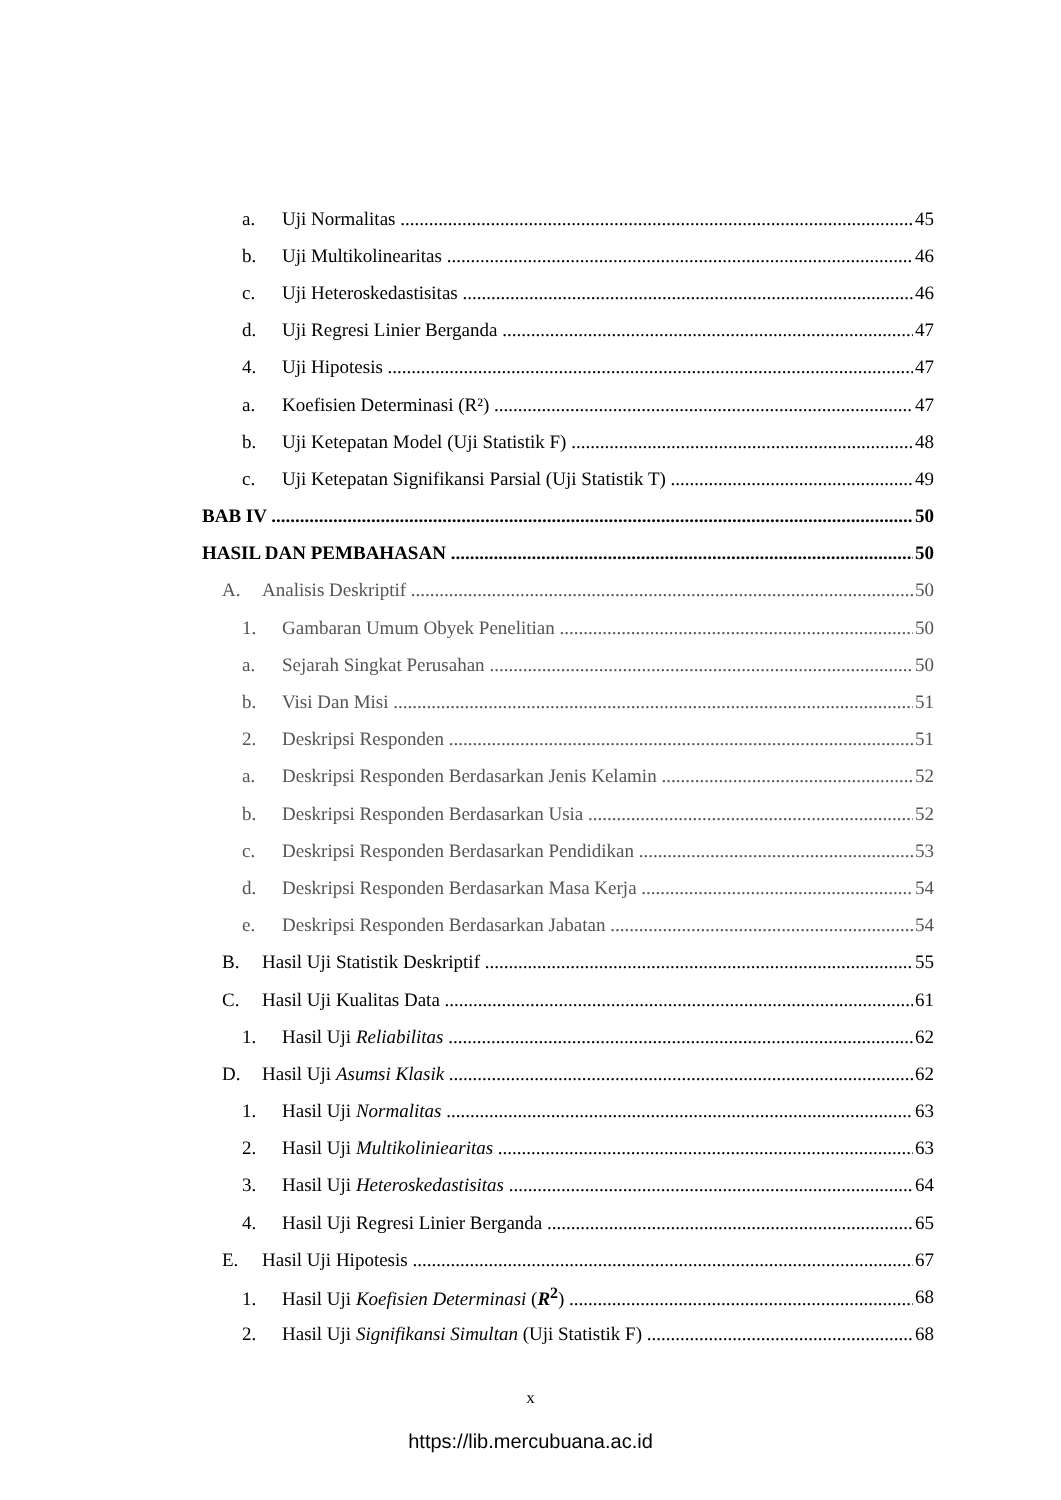a. Uji Normalitas 45
b. Uji Multikolinearitas 46
c. Uji Heteroskedastisitas 46
d. Uji Regresi Linier Berganda 47
4. Uji Hipotesis 47
a. Koefisien Determinasi (R²) 47
b. Uji Ketepatan Model (Uji Statistik F) 48
c. Uji Ketepatan Signifikansi Parsial (Uji Statistik T) 49
BAB IV 50
HASIL DAN PEMBAHASAN 50
A. Analisis Deskriptif 50
1. Gambaran Umum Obyek Penelitian 50
a. Sejarah Singkat Perusahan 50
b. Visi Dan Misi 51
2. Deskripsi Responden 51
a. Deskripsi Responden Berdasarkan Jenis Kelamin 52
b. Deskripsi Responden Berdasarkan Usia 52
c. Deskripsi Responden Berdasarkan Pendidikan 53
d. Deskripsi Responden Berdasarkan Masa Kerja 54
e. Deskripsi Responden Berdasarkan Jabatan 54
B. Hasil Uji Statistik Deskriptif 55
C. Hasil Uji Kualitas Data 61
1. Hasil Uji Reliabilitas 62
D. Hasil Uji Asumsi Klasik 62
1. Hasil Uji Normalitas 63
2. Hasil Uji Multikoliniearitas 63
3. Hasil Uji Heteroskedastisitas 64
4. Hasil Uji Regresi Linier Berganda 65
E. Hasil Uji Hipotesis 67
1. Hasil Uji Koefisien Determinasi (R<sup>2</sup>) 68
2. Hasil Uji Signifikansi Simultan (Uji Statistik F) 68
x
https://lib.mercubuana.ac.id